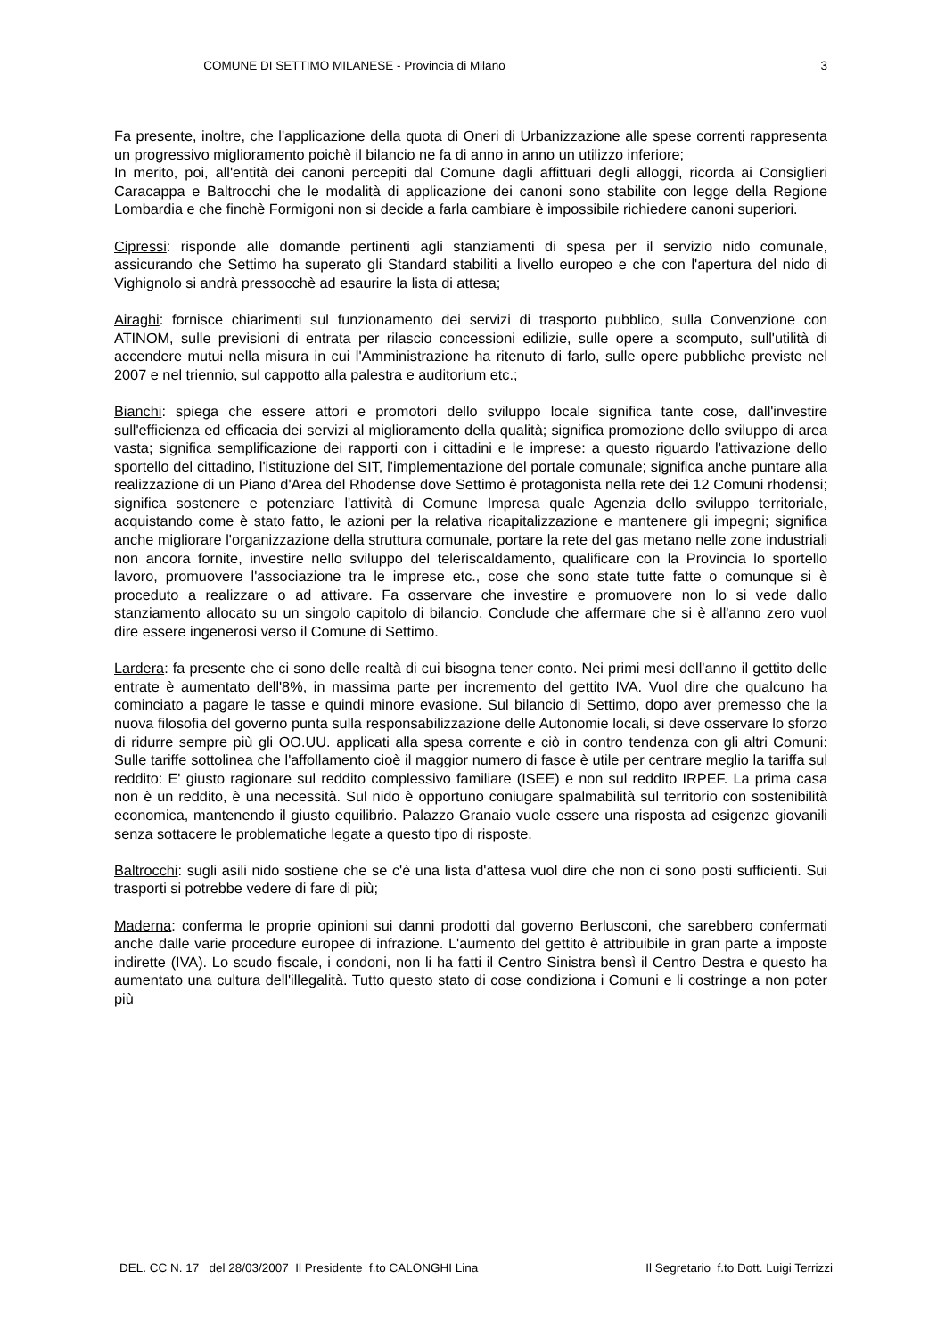COMUNE DI SETTIMO MILANESE - Provincia di Milano
3
Fa presente, inoltre, che l'applicazione della quota di Oneri di Urbanizzazione alle spese correnti rappresenta un progressivo miglioramento poichè il bilancio ne fa di anno in anno un utilizzo inferiore;
In merito, poi, all'entità dei canoni percepiti dal Comune dagli affittuari degli alloggi, ricorda ai Consiglieri Caracappa e Baltrocchi che le modalità di applicazione dei canoni sono stabilite con legge della Regione Lombardia e che finchè Formigoni non si decide a farla cambiare è impossibile richiedere canoni superiori.
Cipressi: risponde alle domande pertinenti agli stanziamenti di spesa per il servizio nido comunale, assicurando che Settimo ha superato gli Standard stabiliti a livello europeo e che con l'apertura del nido di Vighignolo si andrà pressocchè ad esaurire la lista di attesa;
Airaghi: fornisce chiarimenti sul funzionamento dei servizi di trasporto pubblico, sulla Convenzione con ATINOM, sulle previsioni di entrata per rilascio concessioni edilizie, sulle opere a scomputo, sull'utilità di accendere mutui nella misura in cui l'Amministrazione ha ritenuto di farlo, sulle opere pubbliche previste nel 2007 e nel triennio, sul cappotto alla palestra e auditorium etc.;
Bianchi: spiega che essere attori e promotori dello sviluppo locale significa tante cose, dall'investire sull'efficienza ed efficacia dei servizi al miglioramento della qualità; significa promozione dello sviluppo di area vasta; significa semplificazione dei rapporti con i cittadini e le imprese: a questo riguardo l'attivazione dello sportello del cittadino, l'istituzione del SIT, l'implementazione del portale comunale; significa anche puntare alla realizzazione di un Piano d'Area del Rhodense dove Settimo è protagonista nella rete dei 12 Comuni rhodensi; significa sostenere e potenziare l'attività di Comune Impresa quale Agenzia dello sviluppo territoriale, acquistando come è stato fatto, le azioni per la relativa ricapitalizzazione e mantenere gli impegni; significa anche migliorare l'organizzazione della struttura comunale, portare la rete del gas metano nelle zone industriali non ancora fornite, investire nello sviluppo del teleriscaldamento, qualificare con la Provincia lo sportello lavoro, promuovere l'associazione tra le imprese etc., cose che sono state tutte fatte o comunque si è proceduto a realizzare o ad attivare. Fa osservare che investire e promuovere non lo si vede dallo stanziamento allocato su un singolo capitolo di bilancio. Conclude che affermare che si è all'anno zero vuol dire essere ingenerosi verso il Comune di Settimo.
Lardera: fa presente che ci sono delle realtà di cui bisogna tener conto. Nei primi mesi dell'anno il gettito delle entrate è aumentato dell'8%, in massima parte per incremento del gettito IVA. Vuol dire che qualcuno ha cominciato a pagare le tasse e quindi minore evasione. Sul bilancio di Settimo, dopo aver premesso che la nuova filosofia del governo punta sulla responsabilizzazione delle Autonomie locali, si deve osservare lo sforzo di ridurre sempre più gli OO.UU. applicati alla spesa corrente e ciò in contro tendenza con gli altri Comuni: Sulle tariffe sottolinea che l'affollamento cioè il maggior numero di fasce è utile per centrare meglio la tariffa sul reddito: E' giusto ragionare sul reddito complessivo familiare (ISEE) e non sul reddito IRPEF. La prima casa non è un reddito, è una necessità. Sul nido è opportuno coniugare spalmabilità sul territorio con sostenibilità economica, mantenendo il giusto equilibrio. Palazzo Granaio vuole essere una risposta ad esigenze giovanili senza sottacere le problematiche legate a questo tipo di risposte.
Baltrocchi: sugli asili nido sostiene che se c'è una lista d'attesa vuol dire che non ci sono posti sufficienti. Sui trasporti si potrebbe vedere di fare di più;
Maderna: conferma le proprie opinioni sui danni prodotti dal governo Berlusconi, che sarebbero confermati anche dalle varie procedure europee di infrazione. L'aumento del gettito è attribuibile in gran parte a imposte indirette (IVA). Lo scudo fiscale, i condoni, non li ha fatti il Centro Sinistra bensì il Centro Destra e questo ha aumentato una cultura dell'illegalità. Tutto questo stato di cose condiziona i Comuni e li costringe a non poter più
DEL. CC N. 17 del 28/03/2007 Il Presidente f.to CALONGHI Lina Il Segretario f.to Dott. Luigi Terrizzi